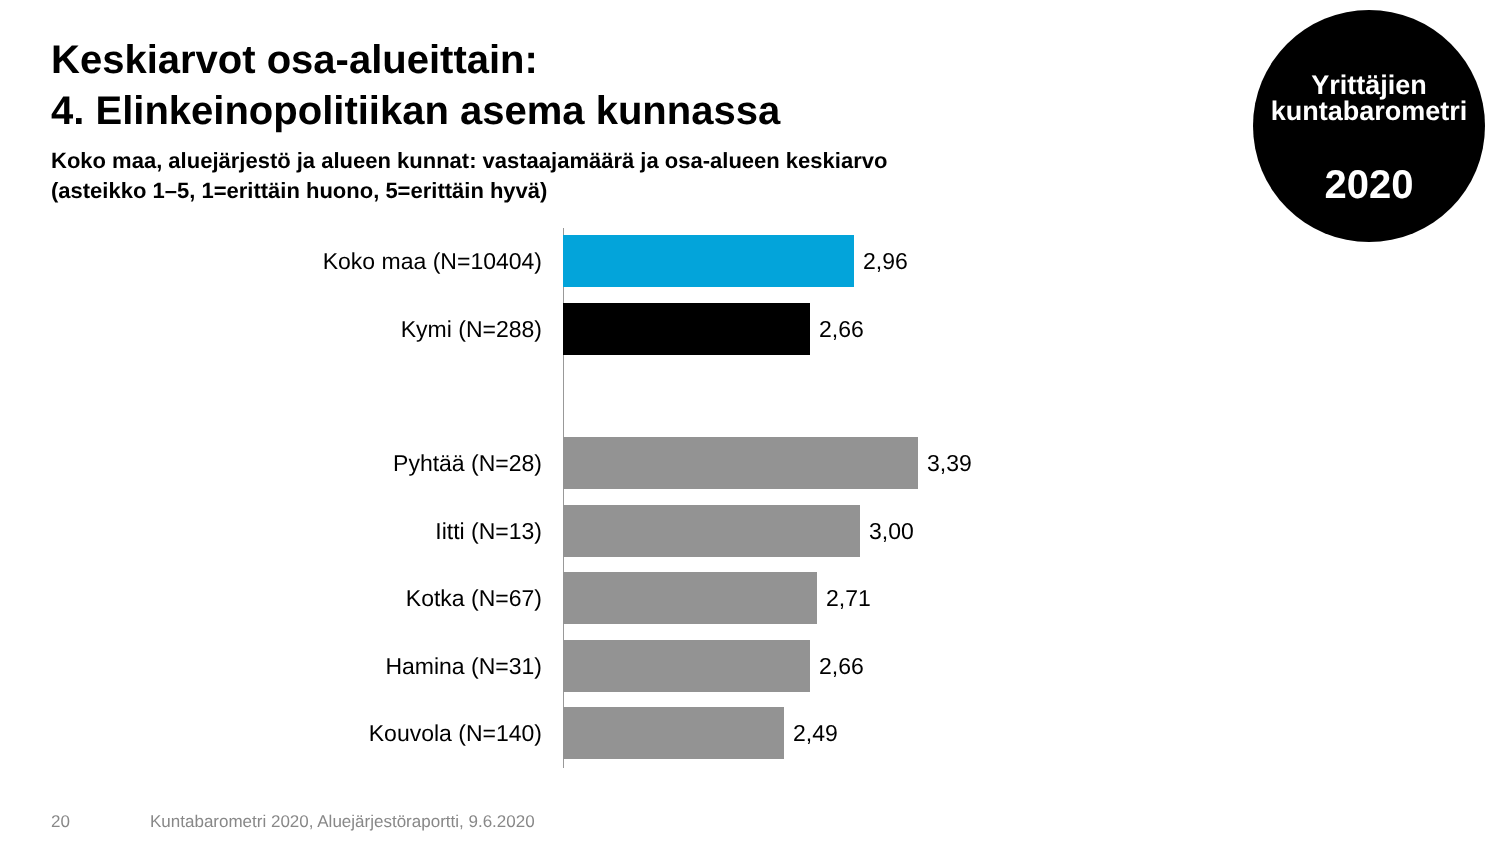Keskiarvot osa-alueittain:
4. Elinkeinopolitiikan asema kunnassa
Koko maa, aluejärjestö ja alueen kunnat: vastaajamäärä ja osa-alueen keskiarvo
(asteikko 1–5, 1=erittäin huono, 5=erittäin hyvä)
Yrittäjien
kuntabarometri
2020
Koko maa (N=10404)
2,96
Kymi (N=288)
2,66
Pyhtää (N=28)
3,39
Iitti (N=13)
3,00
Kotka (N=67)
2,71
Hamina (N=31)
2,66
Kouvola (N=140)
2,49
20
Kuntabarometri 2020, Aluejärjestöraportti, 9.6.2020